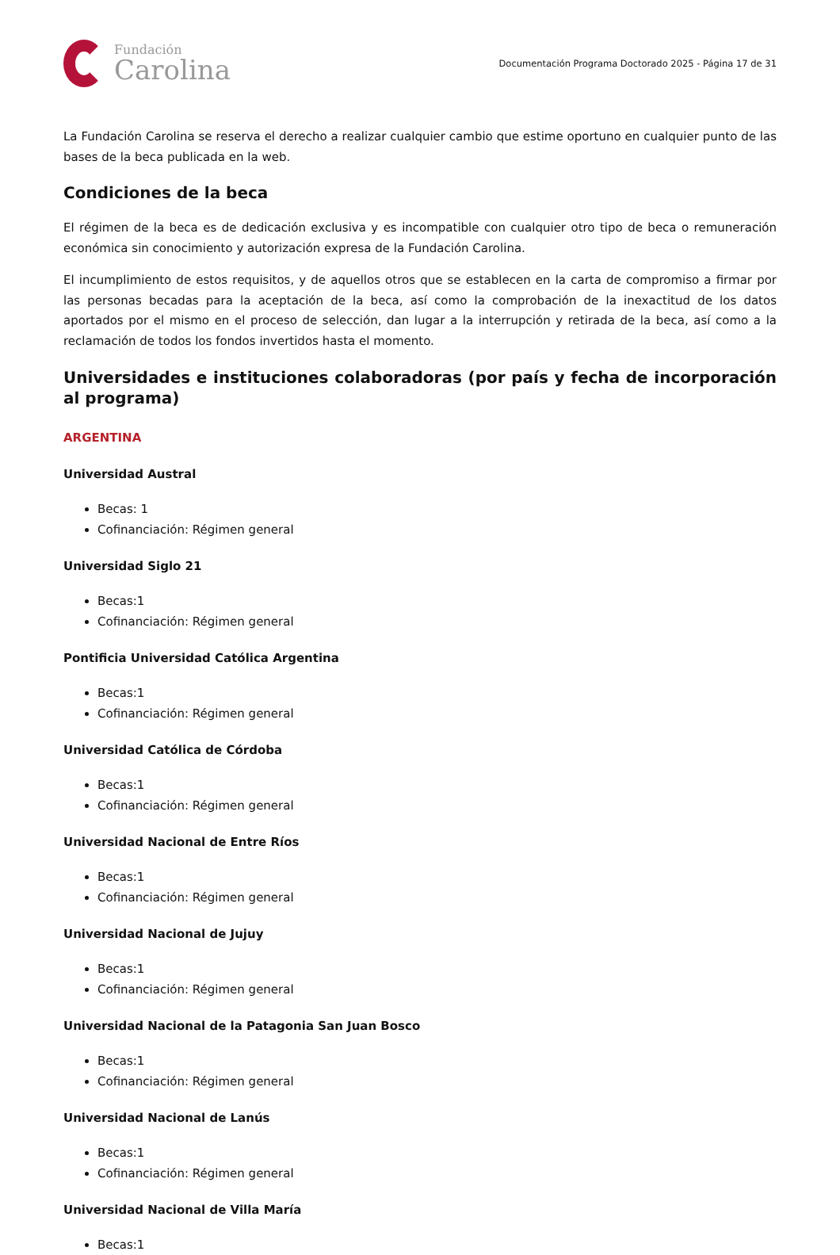Fundación
Carolina
Documentación Programa Doctorado 2025 - Página 17 de 31
La Fundación Carolina se reserva el derecho a realizar cualquier cambio que estime oportuno en cualquier punto de las bases de la beca publicada en la web.
Condiciones de la beca
El régimen de la beca es de dedicación exclusiva y es incompatible con cualquier otro tipo de beca o remuneración económica sin conocimiento y autorización expresa de la Fundación Carolina.
El incumplimiento de estos requisitos, y de aquellos otros que se establecen en la carta de compromiso a firmar por las personas becadas para la aceptación de la beca, así como la comprobación de la inexactitud de los datos aportados por el mismo en el proceso de selección, dan lugar a la interrupción y retirada de la beca, así como a la reclamación de todos los fondos invertidos hasta el momento.
Universidades e instituciones colaboradoras (por país y fecha de incorporación al programa)
ARGENTINA
Universidad Austral
Becas: 1
Cofinanciación: Régimen general
Universidad Siglo 21
Becas:1
Cofinanciación: Régimen general
Pontificia Universidad Católica Argentina
Becas:1
Cofinanciación: Régimen general
Universidad Católica de Córdoba
Becas:1
Cofinanciación: Régimen general
Universidad Nacional de Entre Ríos
Becas:1
Cofinanciación: Régimen general
Universidad Nacional de Jujuy
Becas:1
Cofinanciación: Régimen general
Universidad Nacional de la Patagonia San Juan Bosco
Becas:1
Cofinanciación: Régimen general
Universidad Nacional de Lanús
Becas:1
Cofinanciación: Régimen general
Universidad Nacional de Villa María
Becas:1